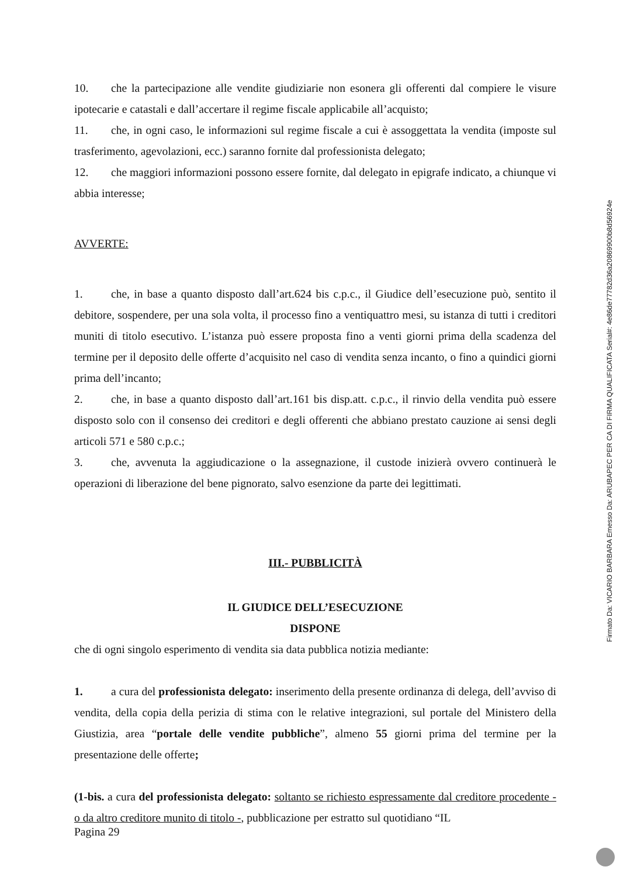10. che la partecipazione alle vendite giudiziarie non esonera gli offerenti dal compiere le visure ipotecarie e catastali e dall’accertare il regime fiscale applicabile all’acquisto;
11. che, in ogni caso, le informazioni sul regime fiscale a cui è assoggettata la vendita (imposte sul trasferimento, agevolazioni, ecc.) saranno fornite dal professionista delegato;
12. che maggiori informazioni possono essere fornite, dal delegato in epigrafe indicato, a chiunque vi abbia interesse;
AVVERTE:
1. che, in base a quanto disposto dall’art.624 bis c.p.c., il Giudice dell’esecuzione può, sentito il debitore, sospendere, per una sola volta, il processo fino a ventiquattro mesi, su istanza di tutti i creditori muniti di titolo esecutivo. L’istanza può essere proposta fino a venti giorni prima della scadenza del termine per il deposito delle offerte d’acquisito nel caso di vendita senza incanto, o fino a quindici giorni prima dell’incanto;
2. che, in base a quanto disposto dall’art.161 bis disp.att. c.p.c., il rinvio della vendita può essere disposto solo con il consenso dei creditori e degli offerenti che abbiano prestato cauzione ai sensi degli articoli 571 e 580 c.p.c.;
3. che, avvenuta la aggiudicazione o la assegnazione, il custode inizierà ovvero continuerà le operazioni di liberazione del bene pignorato, salvo esenzione da parte dei legittimati.
III.- PUBBLICITÀ
IL GIUDICE DELL’ESECUZIONE
DISPONE
che di ogni singolo esperimento di vendita sia data pubblica notizia mediante:
1. a cura del professionista delegato: inserimento della presente ordinanza di delega, dell’avviso di vendita, della copia della perizia di stima con le relative integrazioni, sul portale del Ministero della Giustizia, area “portale delle vendite pubbliche”, almeno 55 giorni prima del termine per la presentazione delle offerte;
(1-bis. a cura del professionista delegato: soltanto se richiesto espressamente dal creditore procedente - o da altro creditore munito di titolo -, pubblicazione per estratto sul quotidiano “IL
Pagina 29
Firmato Da: VICARIO BARBARA Emesso Da: ARUBAPEC PER CA DI FIRMA QUALIFICATA Serial#: 4e86de77782d36a20869900b8d56924e